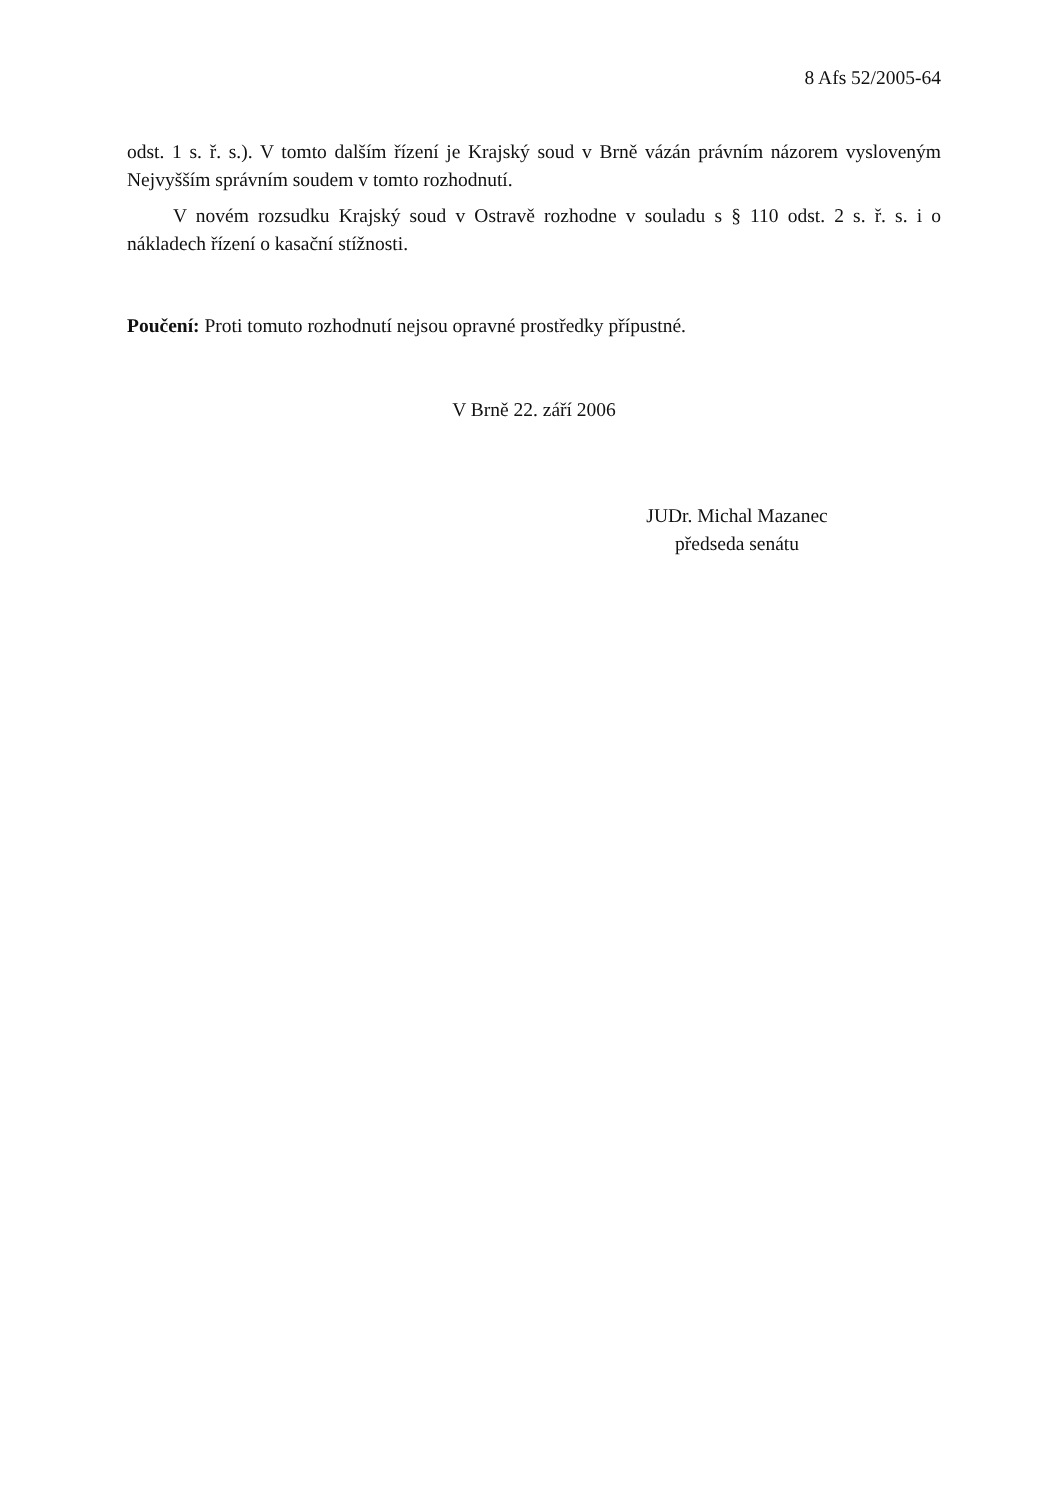8 Afs 52/2005-64
odst. 1 s. ř. s.). V tomto dalším řízení je Krajský soud v Brně vázán právním názorem vysloveným Nejvyšším správním soudem v tomto rozhodnutí.
V novém rozsudku Krajský soud v Ostravě rozhodne v souladu s § 110 odst. 2 s. ř. s. i o nákladech řízení o kasační stížnosti.
Poučení: Proti tomuto rozhodnutí nejsou opravné prostředky přípustné.
V Brně 22. září 2006
JUDr. Michal Mazanec
předseda senátu